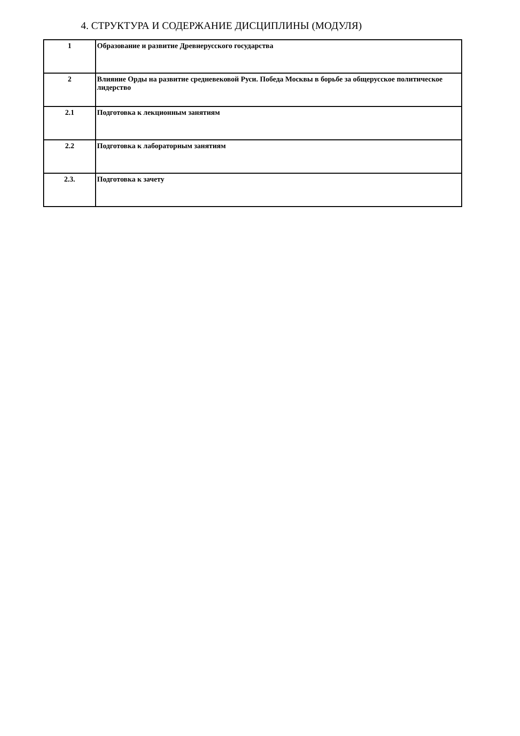4. СТРУКТУРА И СОДЕРЖАНИЕ ДИСЦИПЛИНЫ (МОДУЛЯ)
| 1 | Образование и развитие Древнерусского государства |
| 2 | Влияние Орды на развитие средневековой Руси. Победа Москвы в борьбе за общерусское политическое лидерство |
| 2.1 | Подготовка к лекционным занятиям |
| 2.2 | Подготовка к лабораторным занятиям |
| 2.3. | Подготовка к зачету |